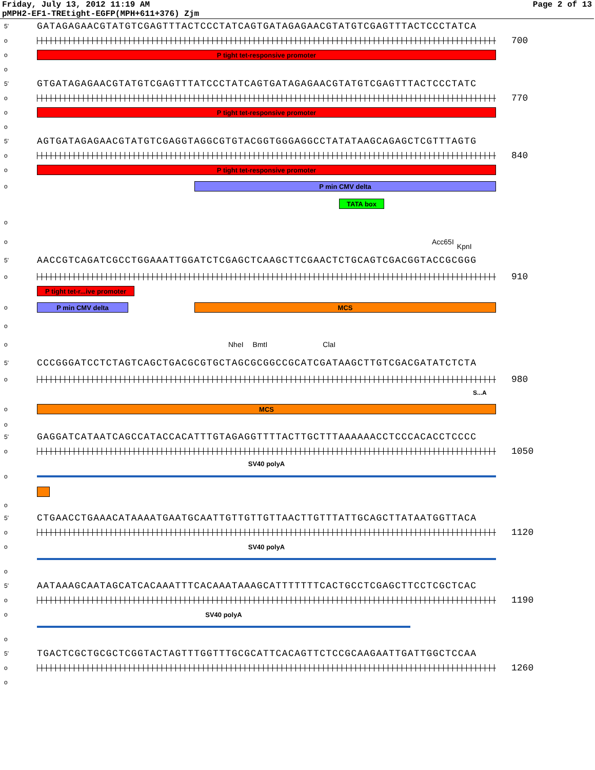Page 2 of 13 Friday, July 13, 2012 11:19 AM
pMPH2-EF1-TREtight-EGFP(MPH+611+376) Zjm
5' GATAGAGAACGTATGTCGAGTTTACTCCCTATCAGTGATAGAGAACGTATGTCGAGTTTACTCCCTATCA
o
700
o
P tight tet-responsive promoter
o
5' GTGATAGAGAACGTATGTCGAGTTTATCCCTATCAGTGATAGAGAACGTATGTCGAGTTTACTCCCTATC
o
770
o
P tight tet-responsive promoter
o
5' AGTGATAGAGAACGTATGTCGAGGTAGGCGTGTACGGTGGGAGGCCTATATAAGCAGAGCTCGTTTAGTG
o
840
o
P tight tet-responsive promoter
o
P min CMV delta
TATA box
o
o Acc65I KpnI
5' AACCGTCAGATCGCCTGGAAATTGGATCTCGAGCTCAAGCTTCGAACTCTGCAGTCGACGGTACCGCGGG
o
910
P tight tet-r...ive promoter
o
P min CMV delta MCS
o
o NheI BmtI ClaI
5' CCCGGGATCCTCTAGTCAGCTGACGCGTGCTAGCGCGGCCGCATCGATAAGCTTGTCGACGATATCTCTA
o
980
S...A
o
MCS
o
5' GAGGATCATAATCAGCCATACCACATTTGTAGAGGTTTTACTTGCTTTAAAAAACCTCCCACACCTCCCC
o
1050
SV40 polyA
o
o
5' CTGAACCTGAAACATAAAATGAATGCAATTGTTGTTGTTAACTTGTTTATTGCAGCTTATAATGGTTACA
o
1120
o SV40 polyA
o
5' AATAAAGCAATAGCATCACAAATTTCACAAATAAAGCATTTTTTTCACTGCCTCGAGCTTCCTCGCTCAC
o
1190
o SV40 polyA
o
5' TGACTCGCTGCGCTCGGTACTAGTTTGGTTTGCGCATTCACAGTTCTCCGCAAGAATTGATTGGCTCCAA
o
1260
o